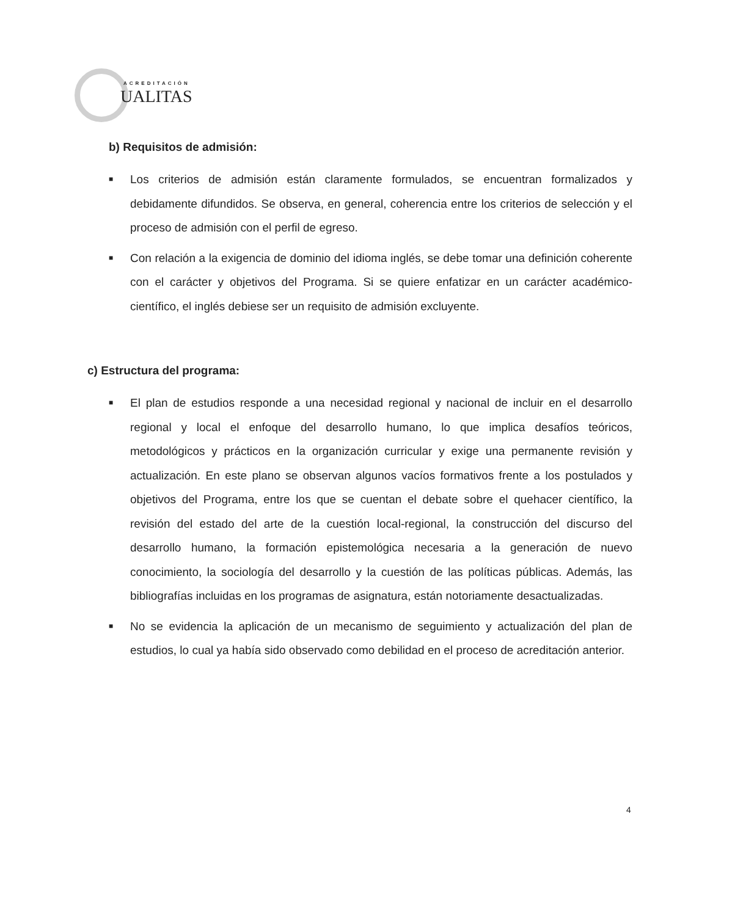ACREDITACIÓN
UALITAS
b) Requisitos de admisión:
■ Los criterios de admisión están claramente formulados, se encuentran formalizados y debidamente difundidos. Se observa, en general, coherencia entre los criterios de selección y el proceso de admisión con el perfil de egreso.
■ Con relación a la exigencia de dominio del idioma inglés, se debe tomar una definición coherente con el carácter y objetivos del Programa. Si se quiere enfatizar en un carácter académico-científico, el inglés debiese ser un requisito de admisión excluyente.
c) Estructura del programa:
■ El plan de estudios responde a una necesidad regional y nacional de incluir en el desarrollo regional y local el enfoque del desarrollo humano, lo que implica desafíos teóricos, metodológicos y prácticos en la organización curricular y exige una permanente revisión y actualización. En este plano se observan algunos vacíos formativos frente a los postulados y objetivos del Programa, entre los que se cuentan el debate sobre el quehacer científico, la revisión del estado del arte de la cuestión local-regional, la construcción del discurso del desarrollo humano, la formación epistemológica necesaria a la generación de nuevo conocimiento, la sociología del desarrollo y la cuestión de las políticas públicas. Además, las bibliografías incluidas en los programas de asignatura, están notoriamente desactualizadas.
■ No se evidencia la aplicación de un mecanismo de seguimiento y actualización del plan de estudios, lo cual ya había sido observado como debilidad en el proceso de acreditación anterior.
4